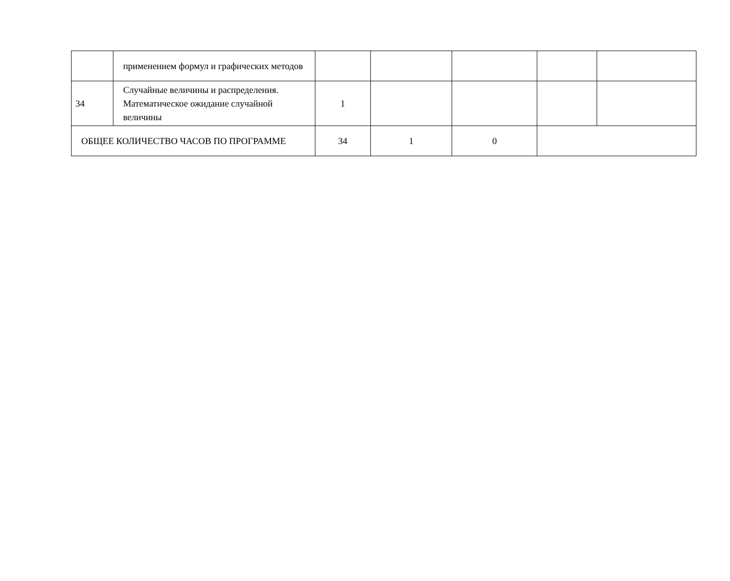| | применением формул и графических методов | | | | | |
| 34 | Случайные величины и распределения. Математическое ожидание случайной величины | 1 | | | | |
| ОБЩЕЕ КОЛИЧЕСТВО ЧАСОВ ПО ПРОГРАММЕ | | 34 | 1 | 0 | | |